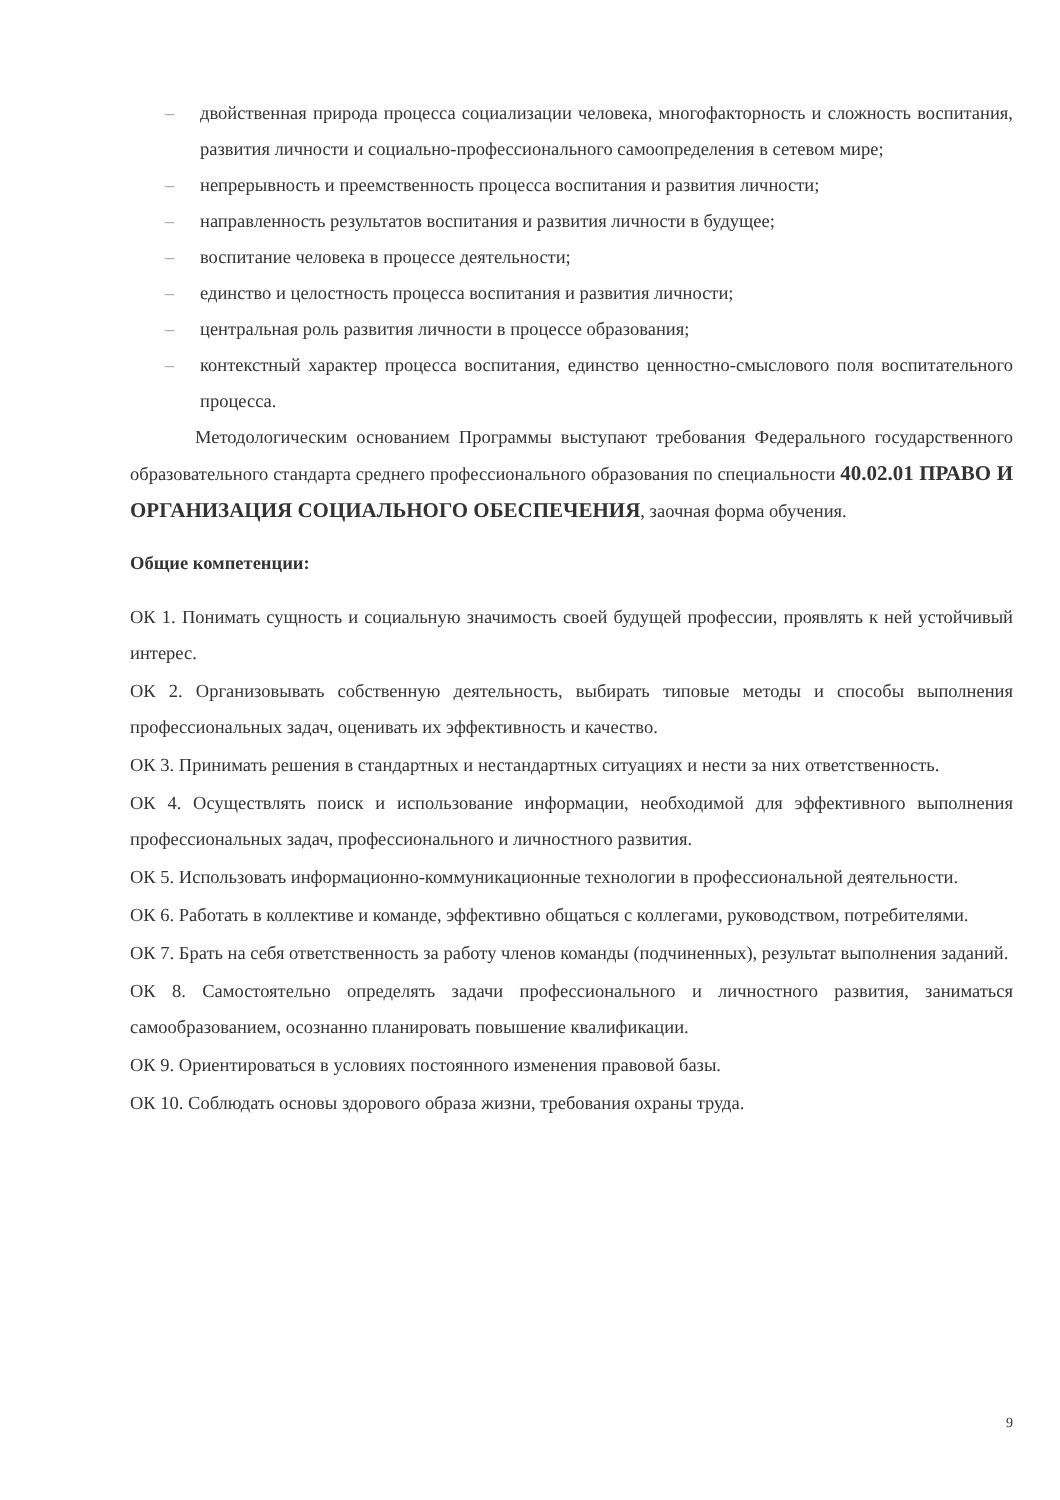– двойственная природа процесса социализации человека, многофакторность и сложность воспитания, развития личности и социально-профессионального самоопределения в сетевом мире;
– непрерывность и преемственность процесса воспитания и развития личности;
– направленность результатов воспитания и развития личности в будущее;
– воспитание человека в процессе деятельности;
– единство и целостность процесса воспитания и развития личности;
– центральная роль развития личности в процессе образования;
– контекстный характер процесса воспитания, единство ценностно-смыслового поля воспитательного процесса.
Методологическим основанием Программы выступают требования Федерального государственного образовательного стандарта среднего профессионального образования по специальности 40.02.01 ПРАВО И ОРГАНИЗАЦИЯ СОЦИАЛЬНОГО ОБЕСПЕЧЕНИЯ, заочная форма обучения.
Общие компетенции:
ОК 1. Понимать сущность и социальную значимость своей будущей профессии, проявлять к ней устойчивый интерес.
ОК 2. Организовывать собственную деятельность, выбирать типовые методы и способы выполнения профессиональных задач, оценивать их эффективность и качество.
ОК 3. Принимать решения в стандартных и нестандартных ситуациях и нести за них ответственность.
ОК 4. Осуществлять поиск и использование информации, необходимой для эффективного выполнения профессиональных задач, профессионального и личностного развития.
ОК 5. Использовать информационно-коммуникационные технологии в профессиональной деятельности.
ОК 6. Работать в коллективе и команде, эффективно общаться с коллегами, руководством, потребителями.
ОК 7. Брать на себя ответственность за работу членов команды (подчиненных), результат выполнения заданий.
ОК 8. Самостоятельно определять задачи профессионального и личностного развития, заниматься самообразованием, осознанно планировать повышение квалификации.
ОК 9. Ориентироваться в условиях постоянного изменения правовой базы.
ОК 10. Соблюдать основы здорового образа жизни, требования охраны труда.
9